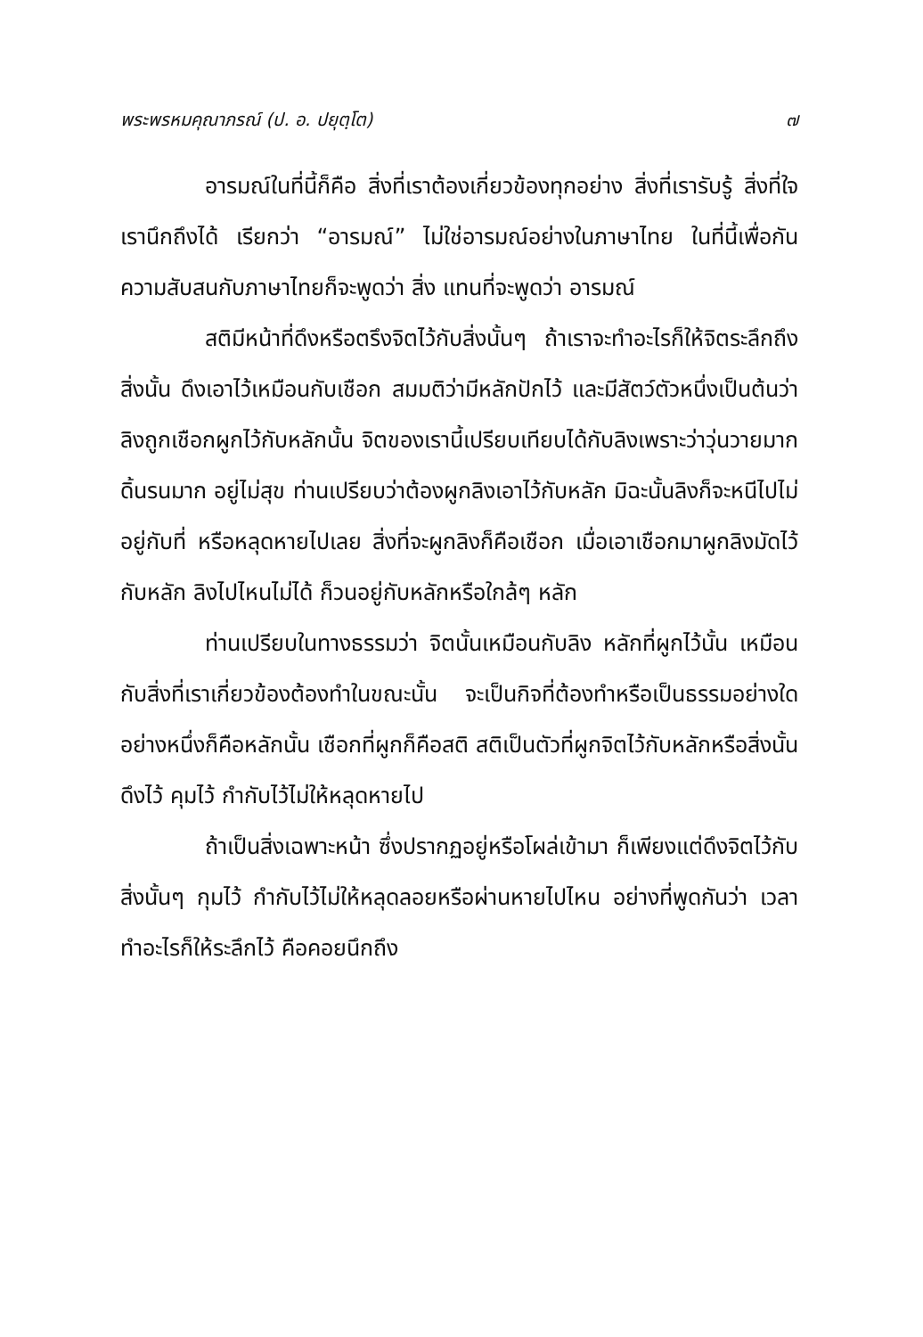พระพรหมคุณาภรณ์ (ป. อ. ปยุตฺโต) ๗
อารมณ์ในที่นี้ก็คือ สิ่งที่เราต้องเกี่ยวข้องทุกอย่าง สิ่งที่เรารับรู้ สิ่งที่ใจเรานึกถึงได้ เรียกว่า “อารมณ์” ไม่ใช่อารมณ์อย่างในภาษาไทย ในที่นี้เพื่อกันความสับสนกับภาษาไทยก็จะพูดว่า สิ่ง แทนที่จะพูดว่า อารมณ์
สติมีหน้าที่ดึงหรือตรึงจิตไว้กับสิ่งนั้นๆ ถ้าเราจะทำอะไรก็ให้จิตระลึกถึงสิ่งนั้น ดึงเอาไว้เหมือนกับเชือก สมมติว่ามีหลักปักไว้ และมีสัตว์ตัวหนึ่งเป็นต้นว่าลิงถูกเชือกผูกไว้กับหลักนั้น จิตของเรานี้เปรียบเทียบได้กับลิงเพราะว่าวุ่นวายมาก ดิ้นรนมาก อยู่ไม่สุข ท่านเปรียบว่าต้องผูกลิงเอาไว้กับหลัก มิฉะนั้นลิงก็จะหนีไปไม่อยู่กับที่ หรือหลุดหายไปเลย สิ่งที่จะผูกลิงก็คือเชือก เมื่อเอาเชือกมาผูกลิงมัดไว้กับหลัก ลิงไปไหนไม่ได้ ก็วนอยู่กับหลักหรือใกล้ๆ หลัก
ท่านเปรียบในทางธรรมว่า จิตนั้นเหมือนกับลิง หลักที่ผูกไว้นั้น เหมือนกับสิ่งที่เราเกี่ยวข้องต้องทำในขณะนั้น จะเป็นกิจที่ต้องทำหรือเป็นธรรมอย่างใดอย่างหนึ่งก็คือหลักนั้น เชือกที่ผูกก็คือสติ สติเป็นตัวที่ผูกจิตไว้กับหลักหรือสิ่งนั้น ดึงไว้ คุมไว้ กำกับไว้ไม่ให้หลุดหายไป
ถ้าเป็นสิ่งเฉพาะหน้า ซึ่งปรากฏอยู่หรือโผล่เข้ามา ก็เพียงแต่ดึงจิตไว้กับสิ่งนั้นๆ กุมไว้ กำกับไว้ไม่ให้หลุดลอยหรือผ่านหายไปไหน อย่างที่พูดกันว่า เวลาทำอะไรก็ให้ระลึกไว้ คือคอยนึกถึง